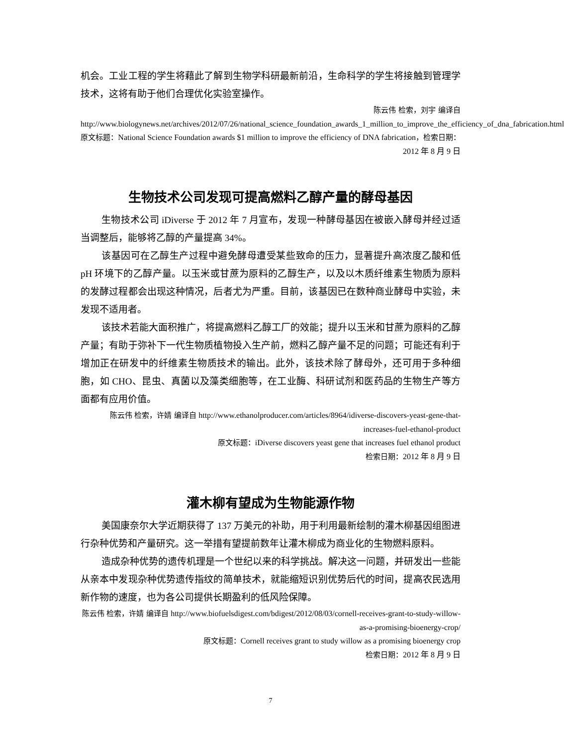机会。工业工程的学生将藉此了解到生物学科研最新前沿，生命科学的学生将接触到管理学技术，这将有助于他们合理优化实验室操作。
陈云伟 检索，刘宇 编译自 http://www.biologynews.net/archives/2012/07/26/national_science_foundation_awards_1_million_to_improve_the_efficiency_of_dna_fabrication.html
原文标题：National Science Foundation awards $1 million to improve the efficiency of DNA fabrication，检索日期：2012 年 8 月 9 日
生物技术公司发现可提高燃料乙醇产量的酵母基因
生物技术公司 iDiverse 于 2012 年 7 月宣布，发现一种酵母基因在被嵌入酵母并经过适当调整后，能够将乙醇的产量提高 34%。
该基因可在乙醇生产过程中避免酵母遭受某些致命的压力，显著提升高浓度乙酸和低 pH 环境下的乙醇产量。以玉米或甘蔗为原料的乙醇生产，以及以木质纤维素生物质为原料的发酵过程都会出现这种情况，后者尤为严重。目前，该基因已在数种商业酵母中实验，未发现不适用者。
该技术若能大面积推广，将提高燃料乙醇工厂的效能；提升以玉米和甘蔗为原料的乙醇产量；有助于弥补下一代生物质植物投入生产前，燃料乙醇产量不足的问题；可能还有利于增加正在研发中的纤维素生物质技术的输出。此外，该技术除了酵母外，还可用于多种细胞，如 CHO、昆虫、真菌以及藻类细胞等，在工业酶、科研试剂和医药品的生物生产等方面都有应用价值。
陈云伟 检索，许婧 编译自 http://www.ethanolproducer.com/articles/8964/idiverse-discovers-yeast-gene-that-increases-fuel-ethanol-product
原文标题：iDiverse discovers yeast gene that increases fuel ethanol product
检索日期：2012 年 8 月 9 日
灌木柳有望成为生物能源作物
美国康奈尔大学近期获得了 137 万美元的补助，用于利用最新绘制的灌木柳基因组图进行杂种优势和产量研究。这一举措有望提前数年让灌木柳成为商业化的生物燃料原料。
造成杂种优势的遗传机理是一个世纪以来的科学挑战。解决这一问题，并研发出一些能从亲本中发现杂种优势遗传指纹的简单技术，就能缩短识别优势后代的时间，提高农民选用新作物的速度，也为各公司提供长期盈利的低风险保障。
陈云伟 检索，许婧 编译自 http://www.biofuelsdigest.com/bdigest/2012/08/03/cornell-receives-grant-to-study-willow-as-a-promising-bioenergy-crop/
原文标题：Cornell receives grant to study willow as a promising bioenergy crop
检索日期：2012 年 8 月 9 日
7